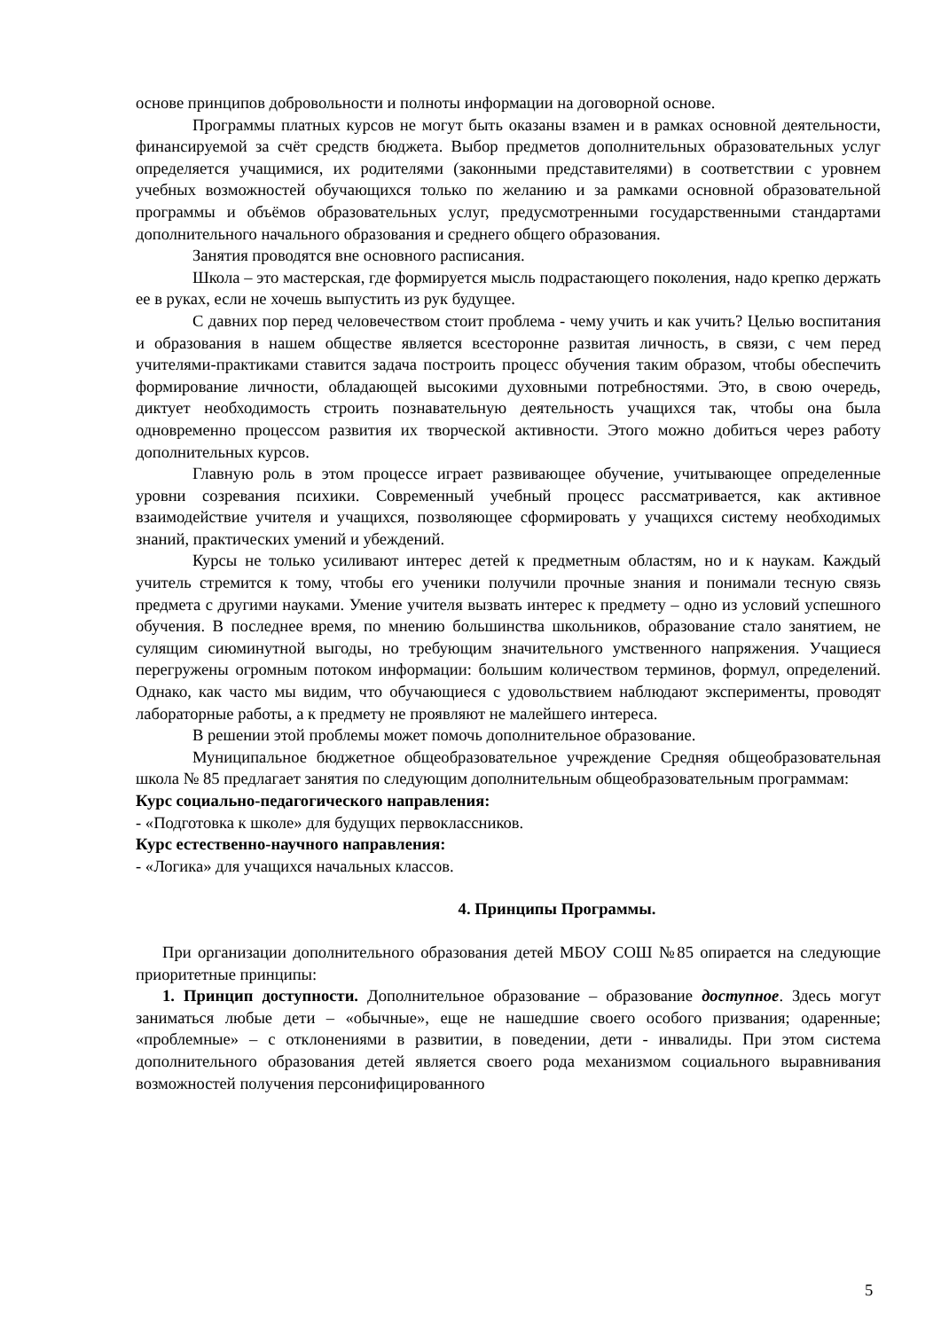основе принципов добровольности и полноты информации на договорной основе.
Программы платных курсов не могут быть оказаны взамен и в рамках основной деятельности, финансируемой за счёт средств бюджета. Выбор предметов дополнительных образовательных услуг определяется учащимися, их родителями (законными представителями) в соответствии с уровнем учебных возможностей обучающихся только по желанию и за рамками основной образовательной программы и объёмов образовательных услуг, предусмотренными государственными стандартами дополнительного начального образования и среднего общего образования.
Занятия проводятся вне основного расписания.
Школа – это мастерская, где формируется мысль подрастающего поколения, надо крепко держать ее в руках, если не хочешь выпустить из рук будущее.
С давних пор перед человечеством стоит проблема - чему учить и как учить? Целью воспитания и образования в нашем обществе является всесторонне развитая личность, в связи, с чем перед учителями-практиками ставится задача построить процесс обучения таким образом, чтобы обеспечить формирование личности, обладающей высокими духовными потребностями. Это, в свою очередь, диктует необходимость строить познавательную деятельность учащихся так, чтобы она была одновременно процессом развития их творческой активности. Этого можно добиться через работу дополнительных курсов.
Главную роль в этом процессе играет развивающее обучение, учитывающее определенные уровни созревания психики. Современный учебный процесс рассматривается, как активное взаимодействие учителя и учащихся, позволяющее сформировать у учащихся систему необходимых знаний, практических умений и убеждений.
Курсы не только усиливают интерес детей к предметным областям, но и к наукам. Каждый учитель стремится к тому, чтобы его ученики получили прочные знания и понимали тесную связь предмета с другими науками. Умение учителя вызвать интерес к предмету – одно из условий успешного обучения. В последнее время, по мнению большинства школьников, образование стало занятием, не сулящим сиюминутной выгоды, но требующим значительного умственного напряжения. Учащиеся перегружены огромным потоком информации: большим количеством терминов, формул, определений. Однако, как часто мы видим, что обучающиеся с удовольствием наблюдают эксперименты, проводят лабораторные работы, а к предмету не проявляют не малейшего интереса.
В решении этой проблемы может помочь дополнительное образование.
Муниципальное бюджетное общеобразовательное учреждение Средняя общеобразовательная школа № 85 предлагает занятия по следующим дополнительным общеобразовательным программам:
Курс социально-педагогического направления:
- «Подготовка к школе» для будущих первоклассников.
Курс естественно-научного направления:
- «Логика» для учащихся начальных классов.
4. Принципы Программы.
При организации дополнительного образования детей МБОУ СОШ №85 опирается на следующие приоритетные принципы:
1. Принцип доступности. Дополнительное образование – образование доступное. Здесь могут заниматься любые дети – «обычные», еще не нашедшие своего особого призвания; одаренные; «проблемные» – с отклонениями в развитии, в поведении, дети - инвалиды. При этом система дополнительного образования детей является своего рода механизмом социального выравнивания возможностей получения персонифицированного
5